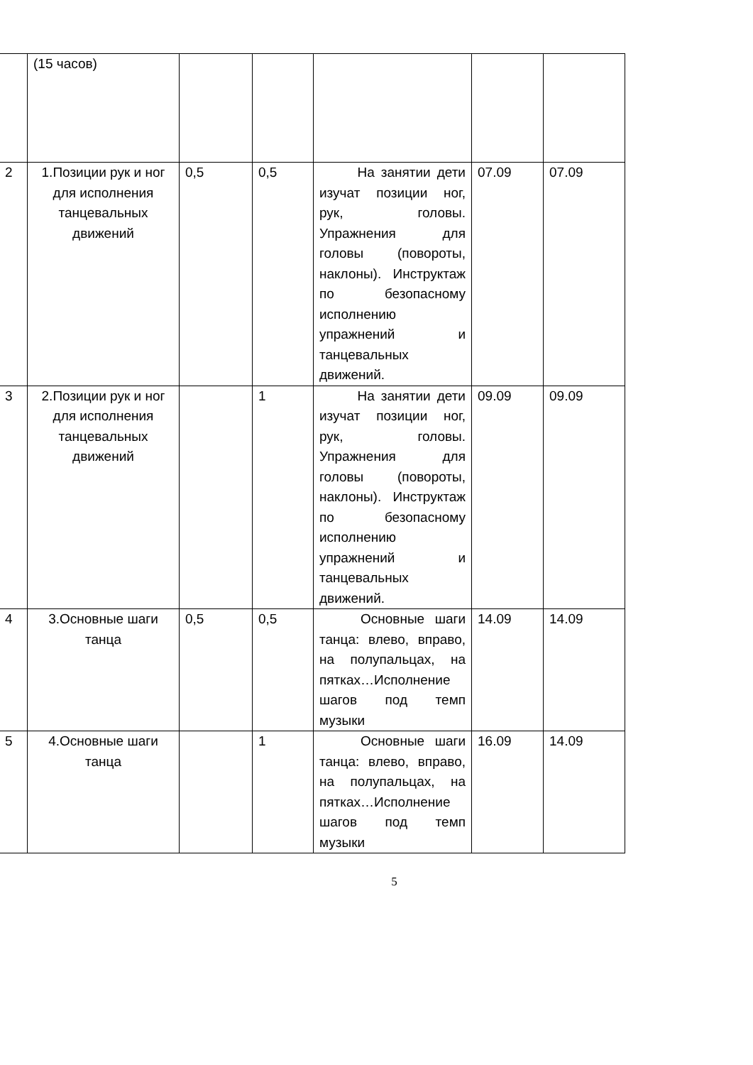| | (15 часов) | | | | | |
| 2 | 1.Позиции рук и ног для исполнения танцевальных движений | 0,5 | 0,5 | На занятии дети изучат позиции ног, рук, головы. Упражнения для головы (повороты, наклоны). Инструктаж по безопасному исполнению упражнений и танцевальных движений. | 07.09 | 07.09 |
| 3 | 2.Позиции рук и ног для исполнения танцевальных движений | | 1 | На занятии дети изучат позиции ног, рук, головы. Упражнения для головы (повороты, наклоны). Инструктаж по безопасному исполнению упражнений и танцевальных движений. | 09.09 | 09.09 |
| 4 | 3.Основные шаги танца | 0,5 | 0,5 | Основные шаги танца: влево, вправо, на полупальцах, на пятках…Исполнение шагов под темп музыки | 14.09 | 14.09 |
| 5 | 4.Основные шаги танца | | 1 | Основные шаги танца: влево, вправо, на полупальцах, на пятках…Исполнение шагов под темп музыки | 16.09 | 14.09 |
5